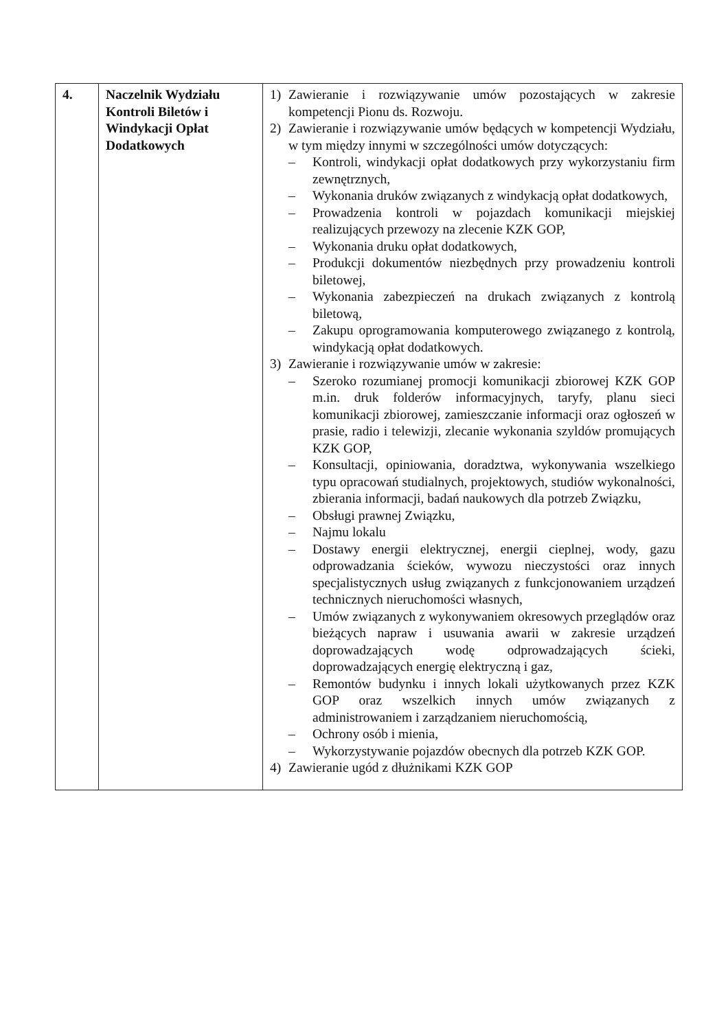| 4. | Naczelnik Wydziału Kontroli Biletów i Windykacji Opłat Dodatkowych | 1) Zawieranie i rozwiązywanie umów pozostających w zakresie kompetencji Pionu ds. Rozwoju. 2) Zawieranie i rozwiązywanie umów będących w kompetencji Wydziału, w tym między innymi w szczególności umów dotyczących: – Kontroli, windykacji opłat dodatkowych przy wykorzystaniu firm zewnętrznych, – Wykonania druków związanych z windykacją opłat dodatkowych, – Prowadzenia kontroli w pojazdach komunikacji miejskiej realizujących przewozy na zlecenie KZK GOP, – Wykonania druku opłat dodatkowych, – Produkcji dokumentów niezbędnych przy prowadzeniu kontroli biletowej, – Wykonania zabezpieczeń na drukach związanych z kontrolą biletową, – Zakupu oprogramowania komputerowego związanego z kontrolą, windykacją opłat dodatkowych. 3) Zawieranie i rozwiązywanie umów w zakresie: – Szeroko rozumianej promocji komunikacji zbiorowej KZK GOP m.in. druk folderów informacyjnych, taryfy, planu sieci komunikacji zbiorowej, zamieszczanie informacji oraz ogłoszeń w prasie, radio i telewizji, zlecanie wykonania szyldów promujących KZK GOP, – Konsultacji, opiniowania, doradztwa, wykonywania wszelkiego typu opracowań studialnych, projektowych, studiów wykonalności, zbierania informacji, badań naukowych dla potrzeb Związku, – Obsługi prawnej Związku, – Najmu lokalu – Dostawy energii elektrycznej, energii cieplnej, wody, gazu odprowadzania ścieków, wywozu nieczystości oraz innych specjalistycznych usług związanych z funkcjonowaniem urządzeń technicznych nieruchomości własnych, – Umów związanych z wykonywaniem okresowych przeglądów oraz bieżących napraw i usuwania awarii w zakresie urządzeń doprowadzających wodę odprowadzających ścieki, doprowadzających energię elektryczną i gaz, – Remontów budynku i innych lokali użytkowanych przez KZK GOP oraz wszelkich innych umów związanych z administrowaniem i zarządzaniem nieruchomością, – Ochrony osób i mienia, – Wykorzystywanie pojazdów obecnych dla potrzeb KZK GOP. 4) Zawieranie ugód z dłużnikami KZK GOP |